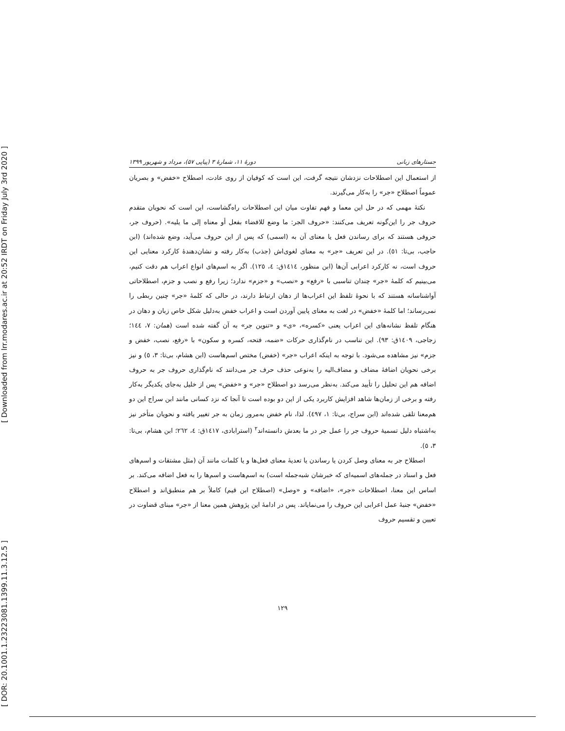[ Downloaded from lrr.modares.ac.ir at 20:52 IRDT on Friday July 3rd 2020 ]
[ DOR: 20.1001.1.23223081.1399.11.3.12.5 ]
جستارهای زبانی دورهٔ ۱۱، شمارهٔ ۳ (پیاپی ۵۷)، مرداد و شهریور ۱۳۹۹
از استعمال این اصطلاحات نزدشان نتیجه گرفت، این است که کوفیان از روی عادت، اصطلاح «خفض» و بصریان عموماً اصطلاح «جر» را به‌کار می‌گیرند.
نکتهٔ مهمی که در حل این معما و فهم تفاوت میان این اصطلاحات راه‌گشاست، این است که نحویان متقدم حروف جر را این‌گونه تعریف می‌کنند: «حروف الجر: ما وضع للافضاء بفعل أو معناه إلی ما یلیه». (حروف جر، حروفی هستند که برای رساندن فعل یا معنای آن به (اسمی) که پس از این حروف می‌آید، وضع شده‌اند) (ابن حاجب، بی‌تا: ٥١). در این تعریف «جر» به معنای لغوی‌اش (جذب) به‌کار رفته و نشان‌دهندهٔ کارکرد معنایی این حروف است، نه کارکرد اعرابی آن‌ها (ابن منظور، ١٤١٤ق: ٤، ١٢٥). اگر به اسم‌های انواع اعراب هم دقت کنیم، می‌بینیم که کلمهٔ «جر» چندان تناسبی با «رفع» و «نصب» و «جزم» ندارد؛ زیرا رفع و نصب و جزم، اصطلاحاتی آواشناسانه هستند که با نحوهٔ تلفظ این اعراب‌ها از دهان ارتباط دارند، در حالی که کلمهٔ «جر» چنین ربطی را نمی‌رساند؛ اما کلمهٔ «خفض» در لغت به معنای پایین آوردن است و اعراب خفض به‌دلیل شکل خاص زبان و دهان در هنگام تلفظ نشانه‌های این اعراب یعنی «کسره»، «ی» و «تنوین جر» به آن گفته شده است (همان: ٧، ١٤٤؛ زجاجی، ١٤٠٩ق: ٩٣). این تناسب در نام‌گذاری حرکات «ضمه، فتحه، کسره و سکون» با «رفع، نصب، خفض و جزم» نیز مشاهده می‌شود. با توجه به اینکه اعراب «جر» (خفض) مختص اسم‌هاست (ابن هشام، بی‌تا: ٣، ٥) و نیز برخی نحویان اضافهٔ مضاف و مضاف‌الیه را به‌نوعی حذف حرف جر می‌دانند که نام‌گذاری حروف جر به حروف اضافه هم این تحلیل را تأیید می‌کند. به‌نظر می‌رسد دو اصطلاح «جر» و «خفض» پس از خلیل به‌جای یکدیگر به‌کار رفته و برخی از زمان‌ها شاهد افزایش کاربرد یکی از این دو بوده است تا آنجا که نزد کسانی مانند ابن سراج این دو هم‌معنا تلقی شده‌اند (ابن سراج، بی‌تا: ١، ٤٩٧). لذا، نام خفض به‌مرور زمان به جر تغییر یافته و نحویان متأخر نیز به‌اشتباه دلیل تسمیهٔ حروف جر را عمل جر در ما بعدش دانسته‌اند<sup>٢</sup> (استرابادی، ١٤١٧ق: ٤، ٢٦٢؛ ابن هشام، بی‌تا: ٣، ٥).
اصطلاح جر به معنای وصل کردن یا رساندن یا تعدیهٔ معنای فعل‌ها و یا کلمات مانند آن (مثل مشتقات و اسم‌های فعل و اسناد در جمله‌های اسمیه‌ای که خبرشان شبه‌جمله است) به اسم‌هاست و اسم‌ها را به فعل اضافه می‌کند. بر اساس این معنا، اصطلاحات «جر»، «اضافه» و «وصل» (اصطلاح ابن قیم) کاملاً بر هم منطبق‌اند و اصطلاح «خفض» جنبهٔ عمل اعرابی این حروف را می‌نمایاند. پس در ادامهٔ این پژوهش همین معنا از «جر» مبنای قضاوت در تعیین و تقسیم حروف
١٢٩